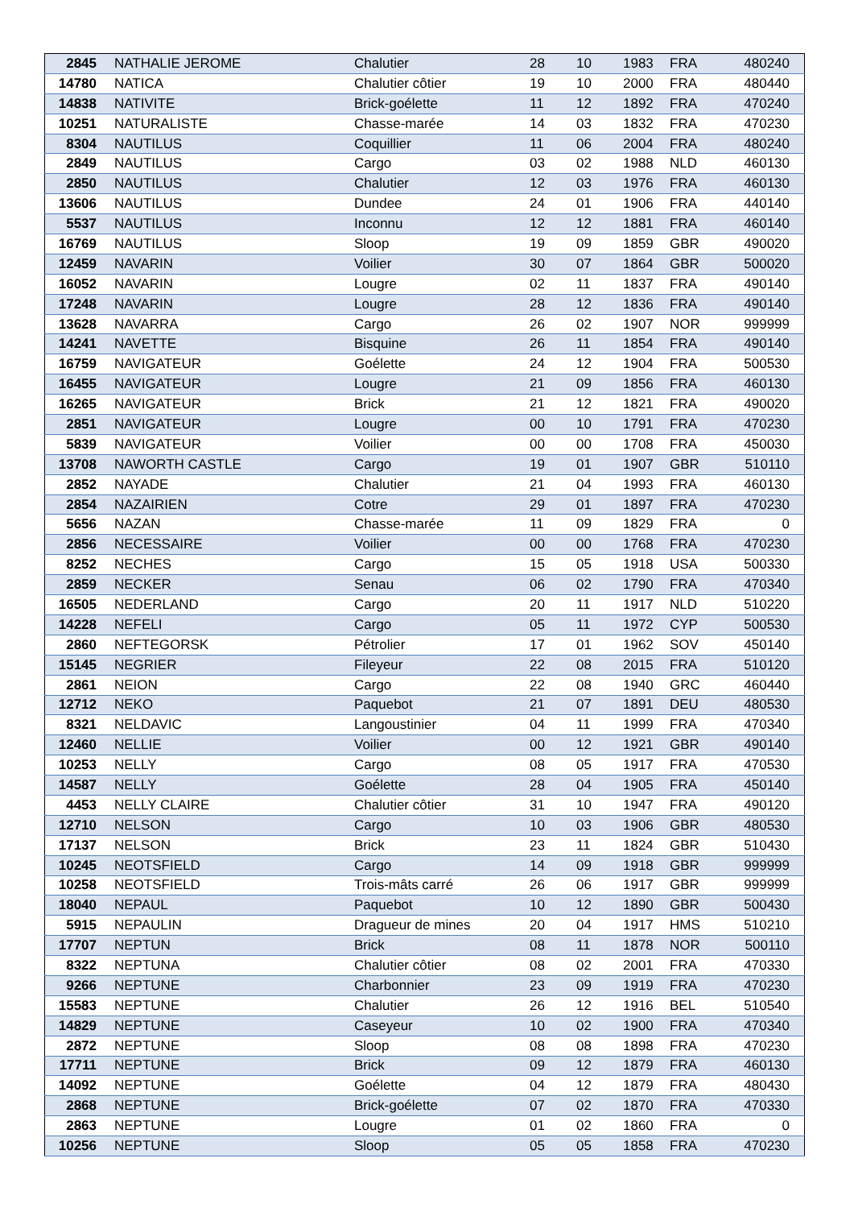| 2845 | NATHALIE JEROME | Chalutier | 28 | 10 | 1983 | FRA | 480240 |
| 14780 | NATICA | Chalutier côtier | 19 | 10 | 2000 | FRA | 480440 |
| 14838 | NATIVITE | Brick-goélette | 11 | 12 | 1892 | FRA | 470240 |
| 10251 | NATURALISTE | Chasse-marée | 14 | 03 | 1832 | FRA | 470230 |
| 8304 | NAUTILUS | Coquillier | 11 | 06 | 2004 | FRA | 480240 |
| 2849 | NAUTILUS | Cargo | 03 | 02 | 1988 | NLD | 460130 |
| 2850 | NAUTILUS | Chalutier | 12 | 03 | 1976 | FRA | 460130 |
| 13606 | NAUTILUS | Dundee | 24 | 01 | 1906 | FRA | 440140 |
| 5537 | NAUTILUS | Inconnu | 12 | 12 | 1881 | FRA | 460140 |
| 16769 | NAUTILUS | Sloop | 19 | 09 | 1859 | GBR | 490020 |
| 12459 | NAVARIN | Voilier | 30 | 07 | 1864 | GBR | 500020 |
| 16052 | NAVARIN | Lougre | 02 | 11 | 1837 | FRA | 490140 |
| 17248 | NAVARIN | Lougre | 28 | 12 | 1836 | FRA | 490140 |
| 13628 | NAVARRA | Cargo | 26 | 02 | 1907 | NOR | 999999 |
| 14241 | NAVETTE | Bisquine | 26 | 11 | 1854 | FRA | 490140 |
| 16759 | NAVIGATEUR | Goélette | 24 | 12 | 1904 | FRA | 500530 |
| 16455 | NAVIGATEUR | Lougre | 21 | 09 | 1856 | FRA | 460130 |
| 16265 | NAVIGATEUR | Brick | 21 | 12 | 1821 | FRA | 490020 |
| 2851 | NAVIGATEUR | Lougre | 00 | 10 | 1791 | FRA | 470230 |
| 5839 | NAVIGATEUR | Voilier | 00 | 00 | 1708 | FRA | 450030 |
| 13708 | NAWORTH CASTLE | Cargo | 19 | 01 | 1907 | GBR | 510110 |
| 2852 | NAYADE | Chalutier | 21 | 04 | 1993 | FRA | 460130 |
| 2854 | NAZAIRIEN | Cotre | 29 | 01 | 1897 | FRA | 470230 |
| 5656 | NAZAN | Chasse-marée | 11 | 09 | 1829 | FRA | 0 |
| 2856 | NECESSAIRE | Voilier | 00 | 00 | 1768 | FRA | 470230 |
| 8252 | NECHES | Cargo | 15 | 05 | 1918 | USA | 500330 |
| 2859 | NECKER | Senau | 06 | 02 | 1790 | FRA | 470340 |
| 16505 | NEDERLAND | Cargo | 20 | 11 | 1917 | NLD | 510220 |
| 14228 | NEFELI | Cargo | 05 | 11 | 1972 | CYP | 500530 |
| 2860 | NEFTEGORSK | Pétrolier | 17 | 01 | 1962 | SOV | 450140 |
| 15145 | NEGRIER | Fileyeur | 22 | 08 | 2015 | FRA | 510120 |
| 2861 | NEION | Cargo | 22 | 08 | 1940 | GRC | 460440 |
| 12712 | NEKO | Paquebot | 21 | 07 | 1891 | DEU | 480530 |
| 8321 | NELDAVIC | Langoustinier | 04 | 11 | 1999 | FRA | 470340 |
| 12460 | NELLIE | Voilier | 00 | 12 | 1921 | GBR | 490140 |
| 10253 | NELLY | Cargo | 08 | 05 | 1917 | FRA | 470530 |
| 14587 | NELLY | Goélette | 28 | 04 | 1905 | FRA | 450140 |
| 4453 | NELLY CLAIRE | Chalutier côtier | 31 | 10 | 1947 | FRA | 490120 |
| 12710 | NELSON | Cargo | 10 | 03 | 1906 | GBR | 480530 |
| 17137 | NELSON | Brick | 23 | 11 | 1824 | GBR | 510430 |
| 10245 | NEOTSFIELD | Cargo | 14 | 09 | 1918 | GBR | 999999 |
| 10258 | NEOTSFIELD | Trois-mâts carré | 26 | 06 | 1917 | GBR | 999999 |
| 18040 | NEPAUL | Paquebot | 10 | 12 | 1890 | GBR | 500430 |
| 5915 | NEPAULIN | Dragueur de mines | 20 | 04 | 1917 | HMS | 510210 |
| 17707 | NEPTUN | Brick | 08 | 11 | 1878 | NOR | 500110 |
| 8322 | NEPTUNA | Chalutier côtier | 08 | 02 | 2001 | FRA | 470330 |
| 9266 | NEPTUNE | Charbonnier | 23 | 09 | 1919 | FRA | 470230 |
| 15583 | NEPTUNE | Chalutier | 26 | 12 | 1916 | BEL | 510540 |
| 14829 | NEPTUNE | Caseyeur | 10 | 02 | 1900 | FRA | 470340 |
| 2872 | NEPTUNE | Sloop | 08 | 08 | 1898 | FRA | 470230 |
| 17711 | NEPTUNE | Brick | 09 | 12 | 1879 | FRA | 460130 |
| 14092 | NEPTUNE | Goélette | 04 | 12 | 1879 | FRA | 480430 |
| 2868 | NEPTUNE | Brick-goélette | 07 | 02 | 1870 | FRA | 470330 |
| 2863 | NEPTUNE | Lougre | 01 | 02 | 1860 | FRA | 0 |
| 10256 | NEPTUNE | Sloop | 05 | 05 | 1858 | FRA | 470230 |